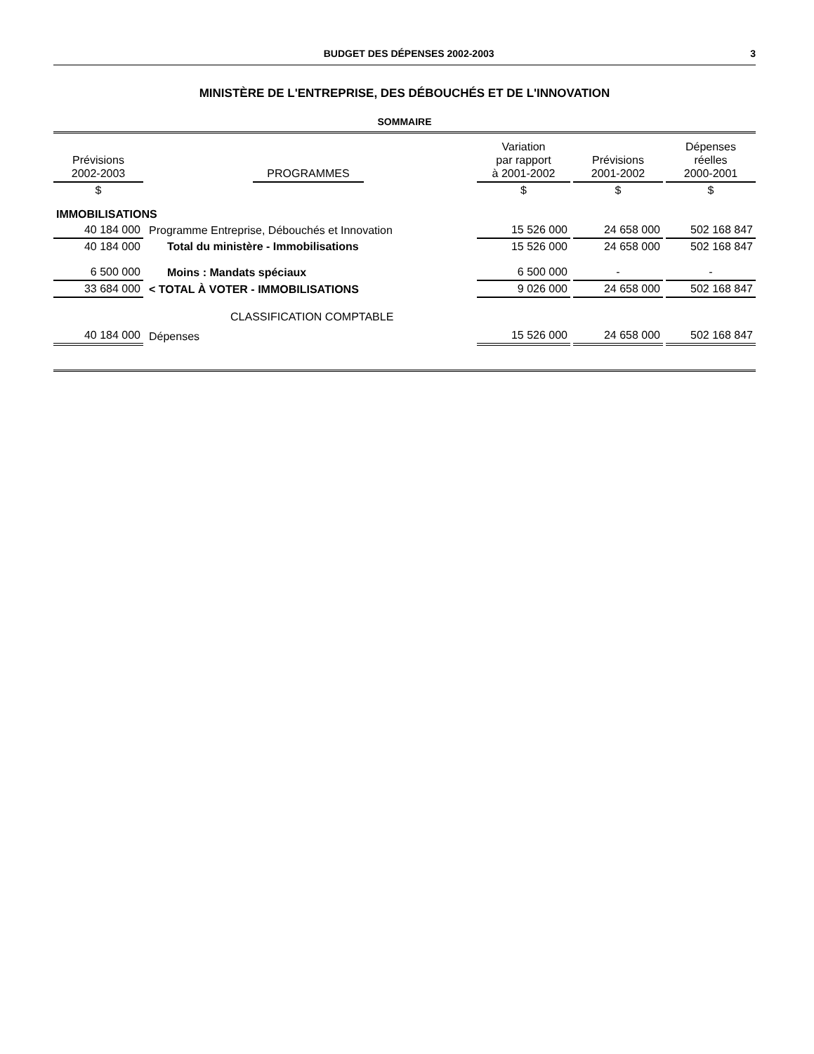BUDGET DES DÉPENSES 2002-2003 3
MINISTÈRE DE L'ENTREPRISE, DES DÉBOUCHÉS ET DE L'INNOVATION
SOMMAIRE
| Prévisions 2002-2003 | | PROGRAMMES | | Variation par rapport à 2001-2002 | Prévisions 2001-2002 | Dépenses réelles 2000-2001 |
| --- | --- | --- | --- | --- | --- | --- |
| $ | | | | $ | $ | $ |
| IMMOBILISATIONS | | | | | | |
| 40 184 000 | Programme Entreprise, Débouchés et Innovation | | | 15 526 000 | 24 658 000 | 502 168 847 |
| 40 184 000 | Total du ministère - Immobilisations | | | 15 526 000 | 24 658 000 | 502 168 847 |
| 6 500 000 | Moins : Mandats spéciaux | | | 6 500 000 | - | - |
| 33 684 000 | < TOTAL À VOTER - IMMOBILISATIONS | | | 9 026 000 | 24 658 000 | 502 168 847 |
| | CLASSIFICATION COMPTABLE | | | | | |
| 40 184 000 | Dépenses | | | 15 526 000 | 24 658 000 | 502 168 847 |